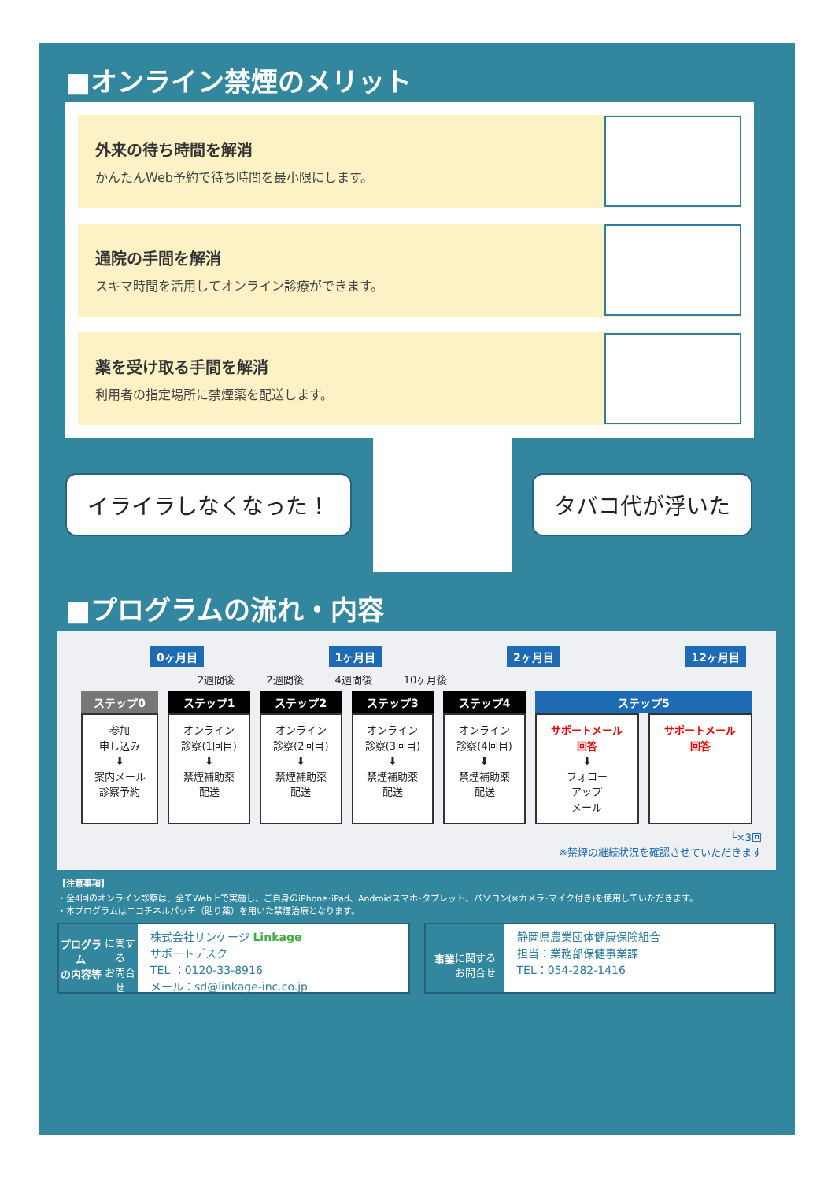■オンライン禁煙のメリット
外来の待ち時間を解消
かんたんWeb予約で待ち時間を最小限にします。
通院の手間を解消
スキマ時間を活用してオンライン診療ができます。
薬を受け取る手間を解消
利用者の指定場所に禁煙薬を配送します。
イライラしなくなった！ タバコ代が浮いた
■プログラムの流れ・内容
0ヶ月目 1ヶ月目 2ヶ月目 12ヶ月目
2週間後 2週間後 4週間後 10ヶ月後
| ステップ0 | ステップ1 | ステップ2 | ステップ3 | ステップ4 | ステップ5 | |
| --- | --- | --- | --- | --- | --- | --- |
| 参加 申し込み ⬇ 案内メール 診察予約 | オンライン 診察(1回目) ⬇ 禁煙補助薬 配送 | オンライン 診察(2回目) ⬇ 禁煙補助薬 配送 | オンライン 診察(3回目) ⬇ 禁煙補助薬 配送 | オンライン 診察(4回目) ⬇ 禁煙補助薬 配送 | サポートメール 回答 ⬇ フォロー アップ メール | サポートメール 回答 |
└×3回
※禁煙の継続状況を確認させていただきます
【注意事項】
・全4回のオンライン診察は、全てWeb上で実施し、ご自身のiPhone･iPad、Androidスマホ･タブレット、パソコン(※カメラ･マイク付き)を使用していただきます。
・本プログラムはニコチネルパッチ（貼り薬）を用いた禁煙治療となります。
プログラム
の内容等
に関する
お問合せ
株式会社リンケージ Linkage
サポートデスク
TEL ：0120-33-8916
メール：sd@linkage-inc.co.jp
事業
に関する
お問合せ
静岡県農業団体健康保険組合
担当：業務部保健事業課
TEL：054-282-1416